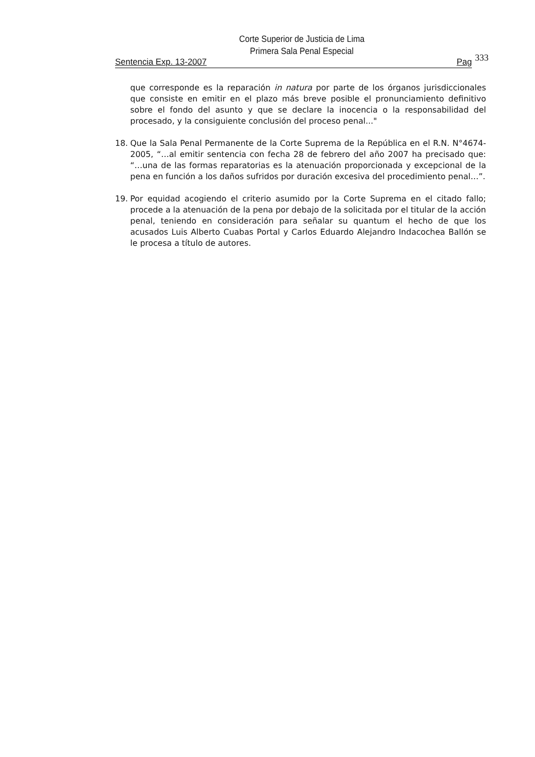Corte Superior de Justicia de Lima
Primera Sala Penal Especial
Sentencia Exp. 13-2007 Pag 333
que corresponde es la reparación in natura por parte de los órganos jurisdiccionales que consiste en emitir en el plazo más breve posible el pronunciamiento definitivo sobre el fondo del asunto y que se declare la inocencia o la responsabilidad del procesado, y la consiguiente conclusión del proceso penal..."
18. Que la Sala Penal Permanente de la Corte Suprema de la República en el R.N. N°4674-2005, “…al emitir sentencia con fecha 28 de febrero del año 2007 ha precisado que: “…una de las formas reparatorias es la atenuación proporcionada y excepcional de la pena en función a los daños sufridos por duración excesiva del procedimiento penal…”.
19. Por equidad acogiendo el criterio asumido por la Corte Suprema en el citado fallo; procede a la atenuación de la pena por debajo de la solicitada por el titular de la acción penal, teniendo en consideración para señalar su quantum el hecho de que los acusados Luis Alberto Cuabas Portal y Carlos Eduardo Alejandro Indacochea Ballón se le procesa a título de autores.